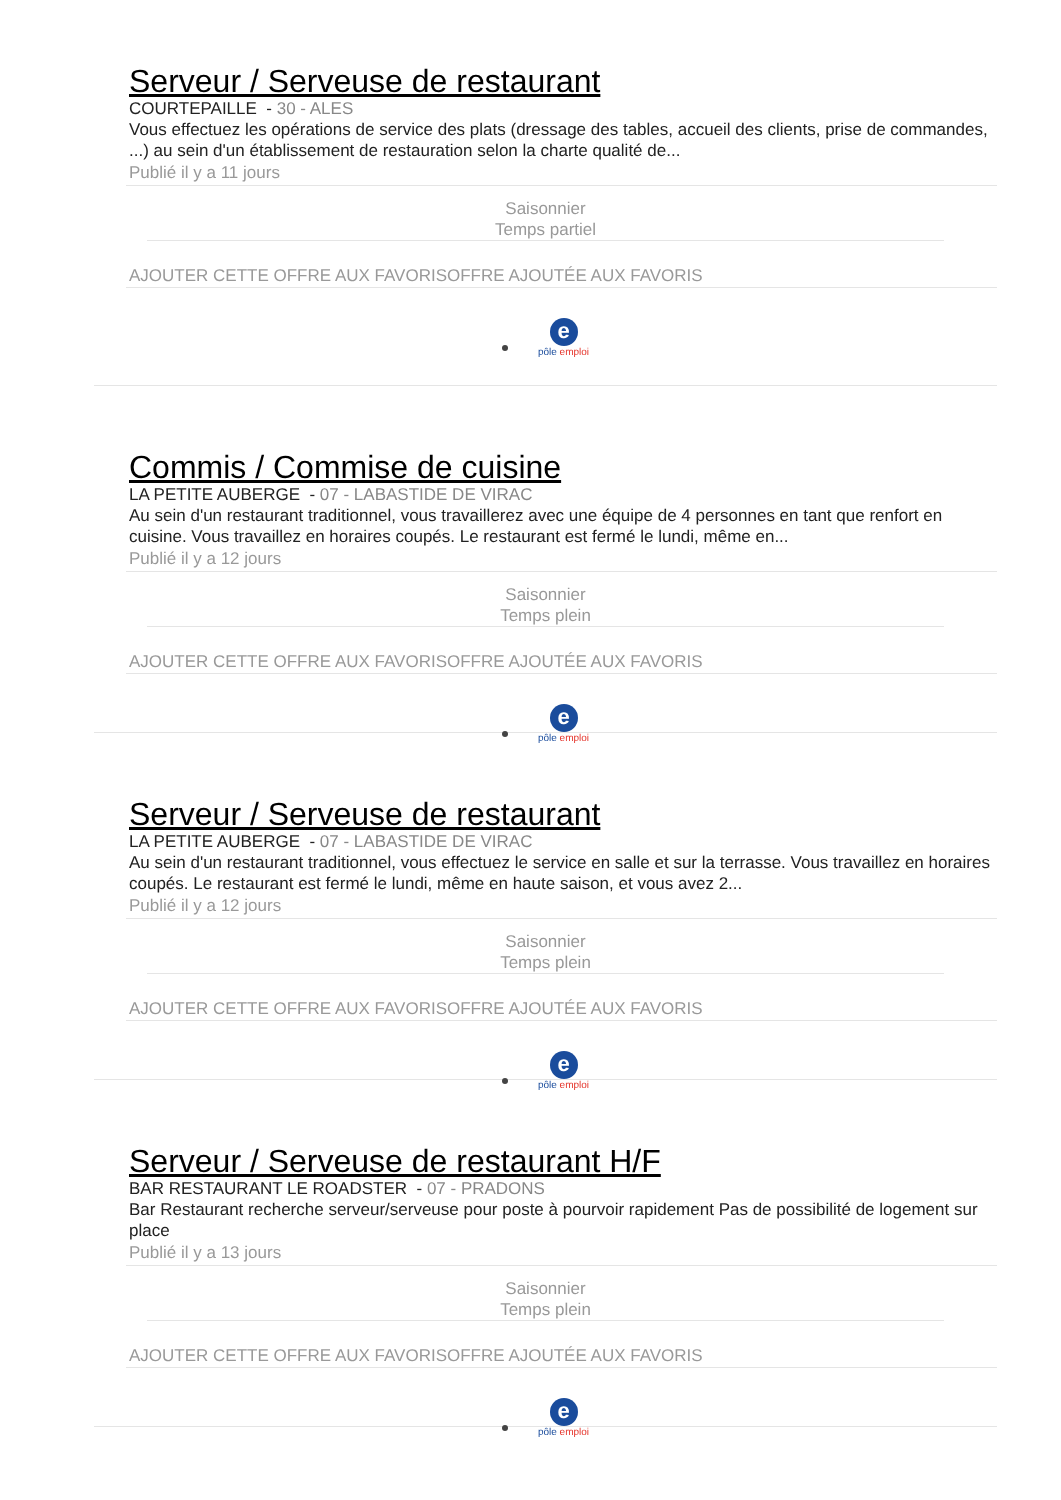Serveur / Serveuse de restaurant
COURTEPAILLE - 30 - ALES
Vous effectuez les opérations de service des plats (dressage des tables, accueil des clients, prise de commandes, ...) au sein d'un établissement de restauration selon la charte qualité de...
Publié il y a 11 jours
Saisonnier
Temps partiel
AJOUTER CETTE OFFRE AUX FAVORISOFFRE AJOUTÉE AUX FAVORIS
e
pôle emploi
Commis / Commise de cuisine
LA PETITE AUBERGE - 07 - LABASTIDE DE VIRAC
Au sein d'un restaurant traditionnel, vous travaillerez avec une équipe de 4 personnes en tant que renfort en cuisine. Vous travaillez en horaires coupés. Le restaurant est fermé le lundi, même en...
Publié il y a 12 jours
Saisonnier
Temps plein
AJOUTER CETTE OFFRE AUX FAVORISOFFRE AJOUTÉE AUX FAVORIS
e
pôle emploi
Serveur / Serveuse de restaurant
LA PETITE AUBERGE - 07 - LABASTIDE DE VIRAC
Au sein d'un restaurant traditionnel, vous effectuez le service en salle et sur la terrasse. Vous travaillez en horaires coupés. Le restaurant est fermé le lundi, même en haute saison, et vous avez 2...
Publié il y a 12 jours
Saisonnier
Temps plein
AJOUTER CETTE OFFRE AUX FAVORISOFFRE AJOUTÉE AUX FAVORIS
e
pôle emploi
Serveur / Serveuse de restaurant H/F
BAR RESTAURANT LE ROADSTER - 07 - PRADONS
Bar Restaurant recherche serveur/serveuse pour poste à pourvoir rapidement Pas de possibilité de logement sur place
Publié il y a 13 jours
Saisonnier
Temps plein
AJOUTER CETTE OFFRE AUX FAVORISOFFRE AJOUTÉE AUX FAVORIS
e
pôle emploi